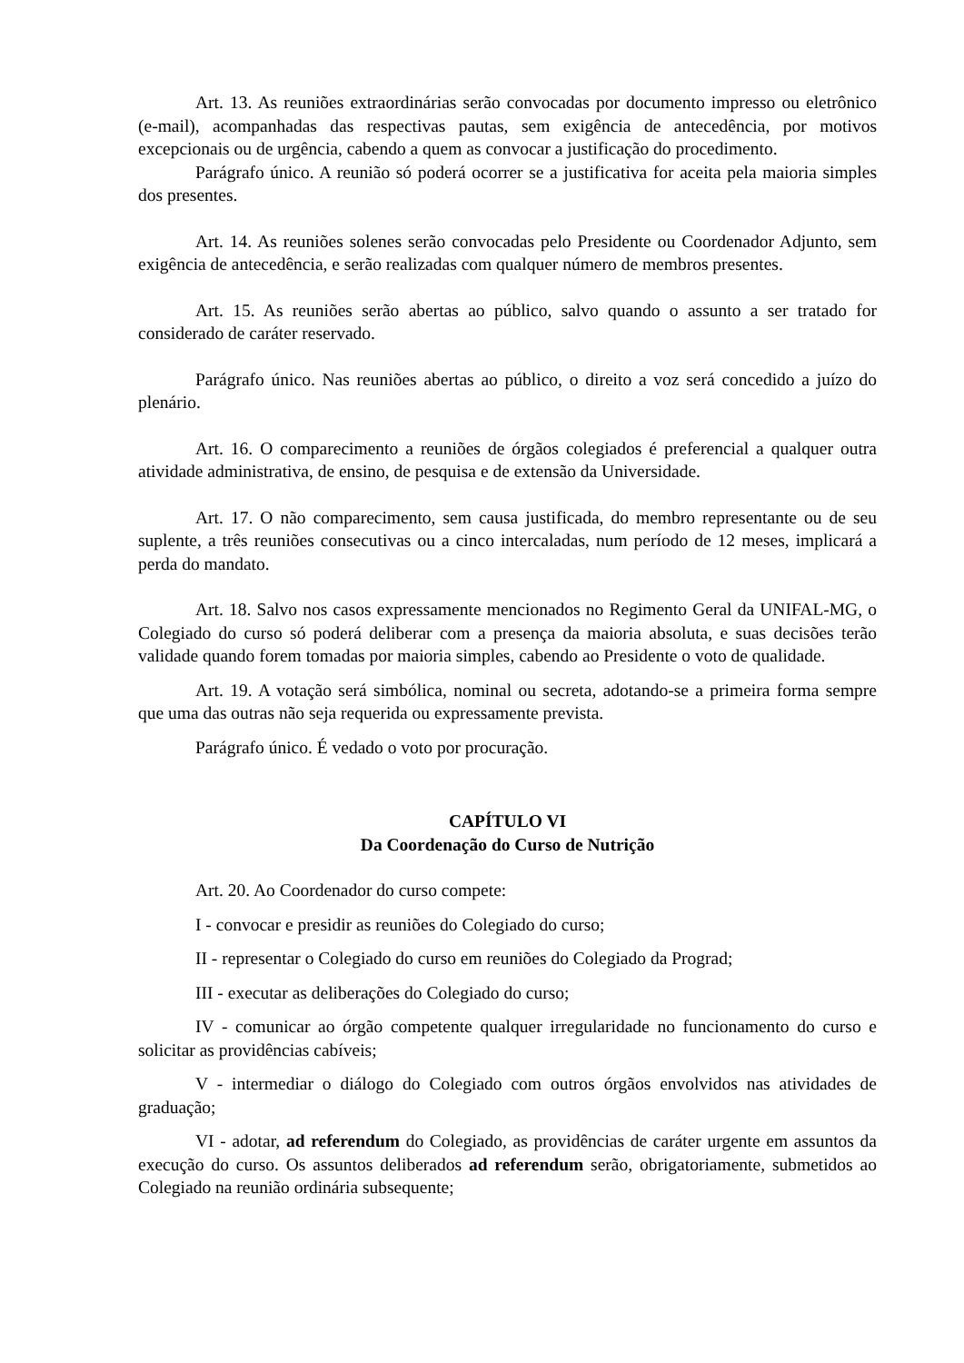Art. 13. As reuniões extraordinárias serão convocadas por documento impresso ou eletrônico (e-mail), acompanhadas das respectivas pautas, sem exigência de antecedência, por motivos excepcionais ou de urgência, cabendo a quem as convocar a justificação do procedimento.
Parágrafo único. A reunião só poderá ocorrer se a justificativa for aceita pela maioria simples dos presentes.
Art. 14. As reuniões solenes serão convocadas pelo Presidente ou Coordenador Adjunto, sem exigência de antecedência, e serão realizadas com qualquer número de membros presentes.
Art. 15. As reuniões serão abertas ao público, salvo quando o assunto a ser tratado for considerado de caráter reservado.
Parágrafo único. Nas reuniões abertas ao público, o direito a voz será concedido a juízo do plenário.
Art. 16. O comparecimento a reuniões de órgãos colegiados é preferencial a qualquer outra atividade administrativa, de ensino, de pesquisa e de extensão da Universidade.
Art. 17. O não comparecimento, sem causa justificada, do membro representante ou de seu suplente, a três reuniões consecutivas ou a cinco intercaladas, num período de 12 meses, implicará a perda do mandato.
Art. 18. Salvo nos casos expressamente mencionados no Regimento Geral da UNIFAL-MG, o Colegiado do curso só poderá deliberar com a presença da maioria absoluta, e suas decisões terão validade quando forem tomadas por maioria simples, cabendo ao Presidente o voto de qualidade.
Art. 19. A votação será simbólica, nominal ou secreta, adotando-se a primeira forma sempre que uma das outras não seja requerida ou expressamente prevista.
Parágrafo único. É vedado o voto por procuração.
CAPÍTULO VI
Da Coordenação do Curso de Nutrição
Art. 20. Ao Coordenador do curso compete:
I - convocar e presidir as reuniões do Colegiado do curso;
II - representar o Colegiado do curso em reuniões do Colegiado da Prograd;
III - executar as deliberações do Colegiado do curso;
IV - comunicar ao órgão competente qualquer irregularidade no funcionamento do curso e solicitar as providências cabíveis;
V - intermediar o diálogo do Colegiado com outros órgãos envolvidos nas atividades de graduação;
VI - adotar, ad referendum do Colegiado, as providências de caráter urgente em assuntos da execução do curso. Os assuntos deliberados ad referendum serão, obrigatoriamente, submetidos ao Colegiado na reunião ordinária subsequente;